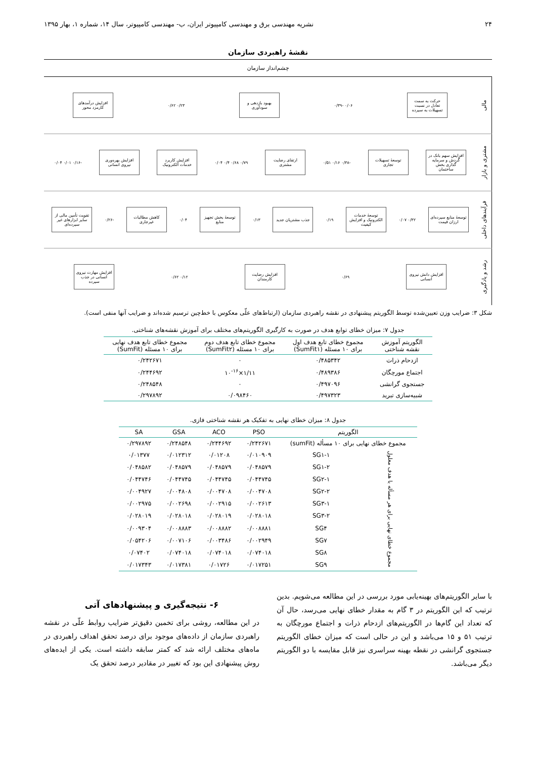۲۴ نشریه مهندسی برق و مهندسی کامپیوتر ایران، ب- مهندسی کامپیوتر، سال ۱۴، شماره ۱، بهار ۱۳۹۵
نقشهٔ راهبردی سازمان
چشم‌انداز سازمان
مالی
حرکت به سمت تعادل در نسبت تسهیلات به سپرده
۰/۰۶ -۰/۳۹
بهبود بازدهی و سودآوری
۰/۲۳ ۰/۶۲
افزایش درآمدهای کارمزد محور
مشتری و بازار
افزایش سهم بانک در گردش و سرمایه گذاری بخش ساختمان
توسعهٔ تسهیلات تجاری
-۰/۳۸ ۰/۱۶ ۰/۵۱
ارتقای رضایت مشتری
۰/۷۹ ۰/۶۸ ۰/۴ ۰/۰۴
افزایش کاربرد خدمات الکترونیک
افزایش بهره‌وری نیروی انسانی
-۰/۱۶ ۰/۰۱ ۰/۰۴
فرآیندهای داخلی
توسعهٔ منابع سپرده‌ای ارزان قیمت
۰/۳۲ ۰/۰۷
توسعهٔ خدمات الکترونیک و افزایش کیفیت
۰/۱۹
جذب مشتریان جدید
۰/۱۳
توسعهٔ بخش تجهیز منابع
۰/۰۴
کاهش مطالبات غیرجاری
-۰/۲۶
تقویت تأمین مالی از سایر ابزارهای غیر سپرده‌ای
رشد و یادگیری
افزایش دانش نیروی انسانی
۰/۶۹
افزایش رضایت کارمندان
۰/۱۲ ۰/۶۲
افزایش مهارت نیروی انسانی در جذب سپرده
شکل ۳: ضرایب وزن تعیین‌شده توسط الگوریتم پیشنهادی در نقشه راهبردی سازمان (ارتباط‌های علّی معکوس با خط‌چین ترسیم شده‌اند و ضرایب آنها منفی است).
جدول ۷: میزان خطای توابع هدف در صورت به کارگیری الگوریتم‌های مختلف برای آموزش نقشه‌های شناختی.
| الگوریتم آموزش نقشه شناختی | مجموع خطای تابع هدف اول برای ۱۰ مسئله (SumFit۱) | مجموع خطای تابع هدف دوم برای ۱۰ مسئله (SumFit۲) | مجموع خطای تابع هدف نهایی برای ۱۰ مسئله (SumFit) |
| --- | --- | --- | --- |
| ازدحام ذرات | ۰/۴۸۵۳۴۲ | ۰ | ۰/۲۴۲۶۷۱ |
| اجتماع مورچگان | ۰/۴۸۹۳۸۶ | ۱/۱۱×۱۰<sup>-۱۶</sup> | ۰/۲۴۴۶۹۲ |
| جستجوی گرانشی | ۰/۴۹۷۰۹۶ | ۰ | ۰/۲۴۸۵۴۸ |
| شبیه‌سازی تبرید | ۰/۴۹۷۳۲۳ | ۰/۰۹۸۴۶۰ | ۰/۲۹۷۸۹۲ |
جدول ۸: میزان خطای نهایی به تفکیک هر نقشه شناختی فازی.
| الگوریتم | | PSO | ACO | GSA | SA |
| --- | --- | --- | --- | --- | --- |
| مجموع خطای نهایی برای ۱۰ مسأله (sumFit) | | ۰/۲۴۲۶۷۱ | ۰/۲۴۴۶۹۲ | ۰/۲۴۸۵۴۸ | ۰/۲۹۷۸۹۲ |
| مجموع خطای نهایی برای هر مسأله با هدف معلول | SG۱-۱ | ۰/۰۱۰۹۰۹ | ۰/۰۱۲۰۸ | ۰/۰۱۲۳۱۲ | ۰/۰۱۳۷۷ |
| | SG۱-۲ | ۰/۰۴۸۵۷۹ | ۰/۰۴۸۵۷۹ | ۰/۰۴۸۵۷۹ | ۰/۰۴۸۵۸۲ |
| | SG۲-۱ | ۰/۰۴۴۷۴۵ | ۰/۰۴۴۷۴۵ | ۰/۰۴۴۷۴۵ | ۰/۰۴۴۷۴۶ |
| | SG۲-۲ | ۰/۰۰۴۷۰۸ | ۰/۰۰۴۷۰۸ | ۰/۰۰۴۸۰۸ | ۰/۰۰۴۹۲۷ |
| | SG۳-۱ | ۰/۰۰۲۶۱۳ | ۰/۰۰۲۹۱۵ | ۰/۰۰۲۶۹۸ | ۰/۰۰۲۹۷۵ |
| | SG۳-۲ | ۰/۰۲۸۰۱۸ | ۰/۰۲۸۰۱۹ | ۰/۰۲۸۰۱۸ | ۰/۰۲۸۰۱۹ |
| | SG۴ | ۰/۰۰۸۸۸۱ | ۰/۰۰۸۸۸۲ | ۰/۰۰۸۸۸۳ | ۰/۰۰۹۳۰۴ |
| | SG۷ | ۰/۰۰۲۹۴۹ | ۰/۰۰۳۴۸۶ | ۰/۰۰۷۱۰۶ | ۰/۰۵۴۲۰۶ |
| | SG۸ | ۰/۰۷۴۰۱۸ | ۰/۰۷۴۰۱۸ | ۰/۰۷۴۰۱۸ | ۰/۰۷۴۰۲ |
| | SG۹ | ۰/۰۱۷۲۵۱ | ۰/۰۱۷۲۶ | ۰/۰۱۷۳۸۱ | ۰/۰۱۷۳۴۳ |
با سایر الگوریتم‌های بهینه‌یابی مورد بررسی در این مطالعه می‌شویم. بدین ترتیب که این الگوریتم در ۳ گام به مقدار خطای نهایی می‌رسد، حال آن که تعداد این گام‌ها در الگوریتم‌های ازدحام ذرات و اجتماع مورچگان به ترتیب ۵۱ و ۱۵ می‌باشد و این در حالی است که میزان خطای الگوریتم جستجوی گرانشی در نقطه بهینه سراسری نیز قابل مقایسه با دو الگوریتم دیگر می‌باشد.
۶- نتیجه‌گیری و پیشنهادهای آتی
در این مطالعه، روشی برای تخمین دقیق‌تر ضرایب روابط علّی در نقشه راهبردی سازمان از داده‌های موجود برای درصد تحقق اهداف راهبردی در ماه‌های مختلف ارائه شد که کمتر سابقه داشته است. یکی از ایده‌های روش پیشنهادی این بود که تغییر در مقادیر درصد تحقق یک